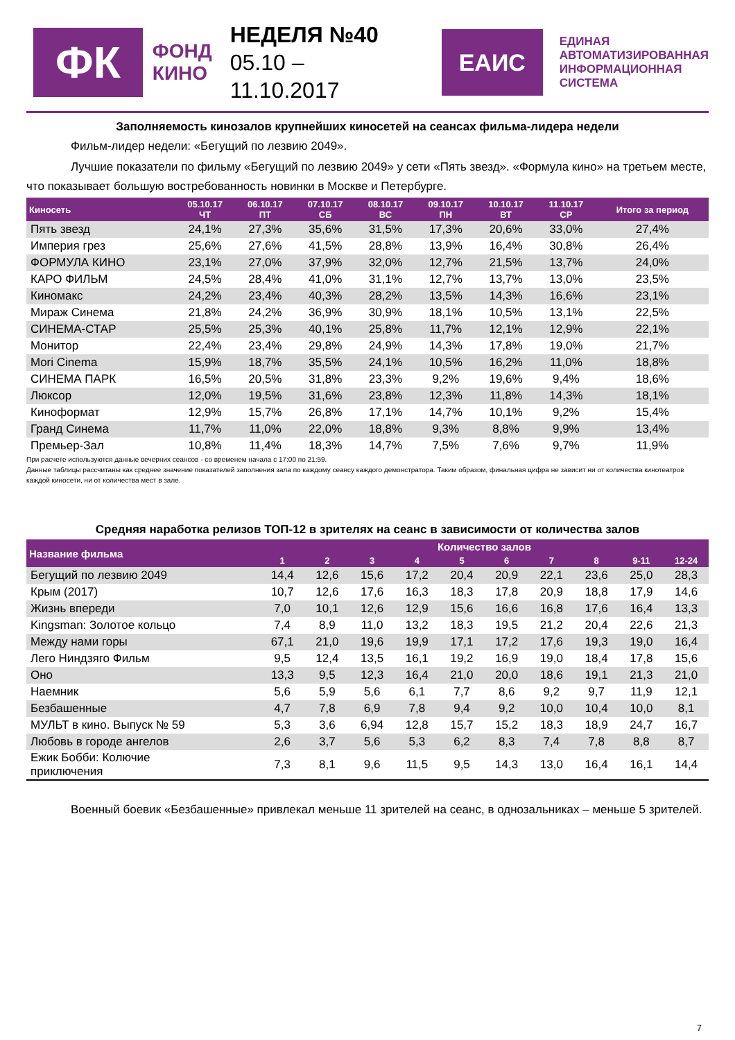ФК
ФОНД
КИНО
НЕДЕЛЯ №40
05.10 – 11.10.2017
ЕАИС
ЕДИНАЯ
АВТОМАТИЗИРОВАННАЯ
ИНФОРМАЦИОННАЯ
СИСТЕМА
Заполняемость кинозалов крупнейших киносетей на сеансах фильма-лидера недели
Фильм-лидер недели: «Бегущий по лезвию 2049».
Лучшие показатели по фильму «Бегущий по лезвию 2049» у сети «Пять звезд». «Формула кино» на третьем месте, что показывает большую востребованность новинки в Москве и Петербурге.
| Киносеть | 05.10.17 ЧТ | 06.10.17 ПТ | 07.10.17 СБ | 08.10.17 ВС | 09.10.17 ПН | 10.10.17 ВТ | 11.10.17 СР | Итого за период |
| --- | --- | --- | --- | --- | --- | --- | --- | --- |
| Пять звезд | 24,1% | 27,3% | 35,6% | 31,5% | 17,3% | 20,6% | 33,0% | 27,4% |
| Империя грез | 25,6% | 27,6% | 41,5% | 28,8% | 13,9% | 16,4% | 30,8% | 26,4% |
| ФОРМУЛА КИНО | 23,1% | 27,0% | 37,9% | 32,0% | 12,7% | 21,5% | 13,7% | 24,0% |
| КАРО ФИЛЬМ | 24,5% | 28,4% | 41,0% | 31,1% | 12,7% | 13,7% | 13,0% | 23,5% |
| Киномакс | 24,2% | 23,4% | 40,3% | 28,2% | 13,5% | 14,3% | 16,6% | 23,1% |
| Мираж Синема | 21,8% | 24,2% | 36,9% | 30,9% | 18,1% | 10,5% | 13,1% | 22,5% |
| СИНЕМА-СТАР | 25,5% | 25,3% | 40,1% | 25,8% | 11,7% | 12,1% | 12,9% | 22,1% |
| Монитор | 22,4% | 23,4% | 29,8% | 24,9% | 14,3% | 17,8% | 19,0% | 21,7% |
| Mori Cinema | 15,9% | 18,7% | 35,5% | 24,1% | 10,5% | 16,2% | 11,0% | 18,8% |
| СИНЕМА ПАРК | 16,5% | 20,5% | 31,8% | 23,3% | 9,2% | 19,6% | 9,4% | 18,6% |
| Люксор | 12,0% | 19,5% | 31,6% | 23,8% | 12,3% | 11,8% | 14,3% | 18,1% |
| Киноформат | 12,9% | 15,7% | 26,8% | 17,1% | 14,7% | 10,1% | 9,2% | 15,4% |
| Гранд Синема | 11,7% | 11,0% | 22,0% | 18,8% | 9,3% | 8,8% | 9,9% | 13,4% |
| Премьер-Зал | 10,8% | 11,4% | 18,3% | 14,7% | 7,5% | 7,6% | 9,7% | 11,9% |
При расчете используются данные вечерних сеансов - со временем начала с 17:00 по 21:59.
Данные таблицы рассчитаны как среднее значение показателей заполнения зала по каждому сеансу каждого демонстратора. Таким образом, финальная цифра не зависит ни от количества кинотеатров каждой киносети, ни от количества мест в зале.
Средняя наработка релизов ТОП-12 в зрителях на сеанс в зависимости от количества залов
| Название фильма | Количество залов | | | | | | | | | |
| --- | --- | --- | --- | --- | --- | --- | --- | --- | --- | --- |
| | 1 | 2 | 3 | 4 | 5 | 6 | 7 | 8 | 9-11 | 12-24 |
| Бегущий по лезвию 2049 | 14,4 | 12,6 | 15,6 | 17,2 | 20,4 | 20,9 | 22,1 | 23,6 | 25,0 | 28,3 |
| Крым (2017) | 10,7 | 12,6 | 17,6 | 16,3 | 18,3 | 17,8 | 20,9 | 18,8 | 17,9 | 14,6 |
| Жизнь впереди | 7,0 | 10,1 | 12,6 | 12,9 | 15,6 | 16,6 | 16,8 | 17,6 | 16,4 | 13,3 |
| Kingsman: Золотое кольцо | 7,4 | 8,9 | 11,0 | 13,2 | 18,3 | 19,5 | 21,2 | 20,4 | 22,6 | 21,3 |
| Между нами горы | 67,1 | 21,0 | 19,6 | 19,9 | 17,1 | 17,2 | 17,6 | 19,3 | 19,0 | 16,4 |
| Лего Ниндзяго Фильм | 9,5 | 12,4 | 13,5 | 16,1 | 19,2 | 16,9 | 19,0 | 18,4 | 17,8 | 15,6 |
| Оно | 13,3 | 9,5 | 12,3 | 16,4 | 21,0 | 20,0 | 18,6 | 19,1 | 21,3 | 21,0 |
| Наемник | 5,6 | 5,9 | 5,6 | 6,1 | 7,7 | 8,6 | 9,2 | 9,7 | 11,9 | 12,1 |
| Безбашенные | 4,7 | 7,8 | 6,9 | 7,8 | 9,4 | 9,2 | 10,0 | 10,4 | 10,0 | 8,1 |
| МУЛЬТ в кино. Выпуск № 59 | 5,3 | 3,6 | 6,94 | 12,8 | 15,7 | 15,2 | 18,3 | 18,9 | 24,7 | 16,7 |
| Любовь в городе ангелов | 2,6 | 3,7 | 5,6 | 5,3 | 6,2 | 8,3 | 7,4 | 7,8 | 8,8 | 8,7 |
| Ежик Бобби: Колючие приключения | 7,3 | 8,1 | 9,6 | 11,5 | 9,5 | 14,3 | 13,0 | 16,4 | 16,1 | 14,4 |
Военный боевик «Безбашенные» привлекал меньше 11 зрителей на сеанс, в однозальниках – меньше 5 зрителей.
7